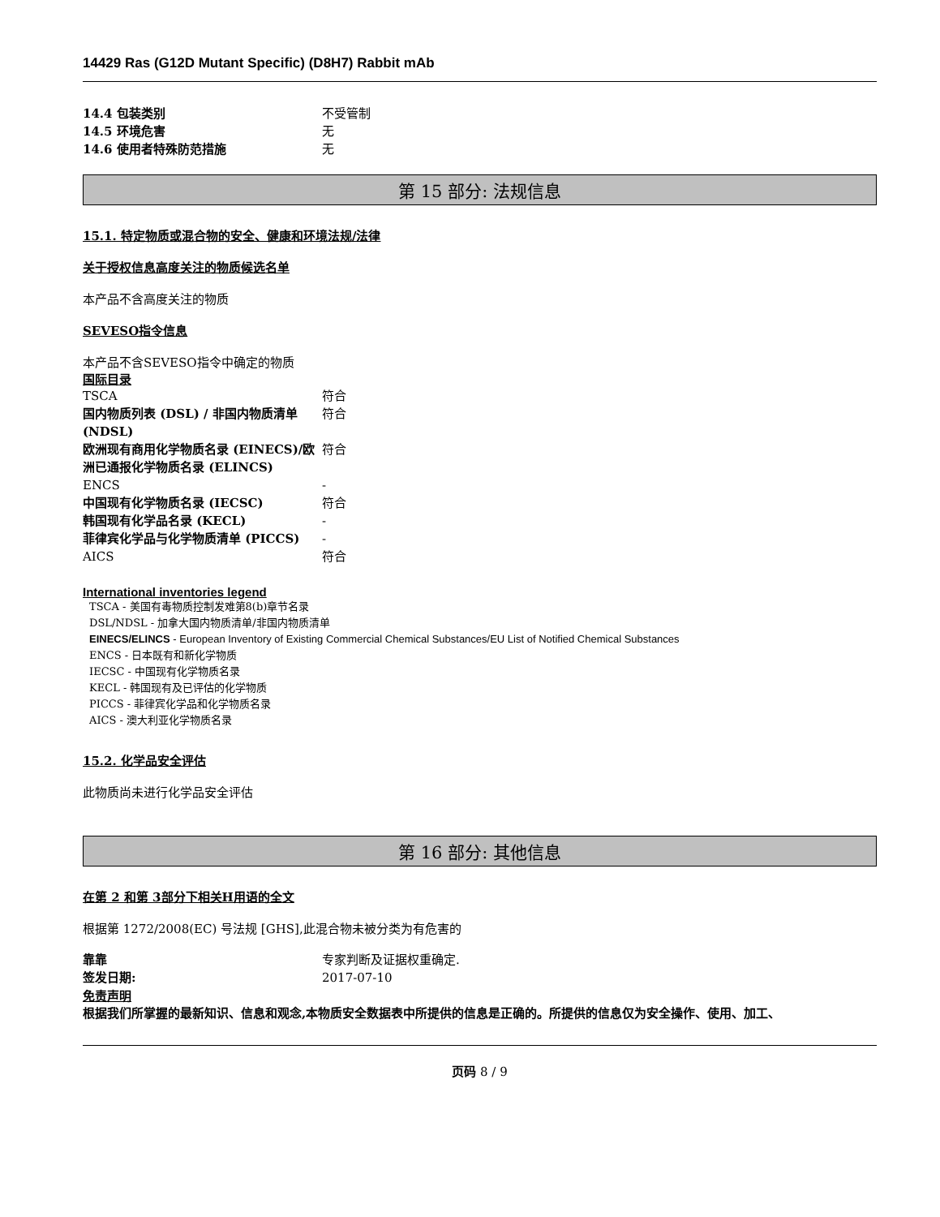14429 Ras (G12D Mutant Specific) (D8H7) Rabbit mAb
14.4 包装类别 不受管制
14.5 环境危害 无
14.6 使用者特殊防范措施 无
第 15 部分: 法规信息
15.1. 特定物质或混合物的安全、健康和环境法规/法律
关于授权信息高度关注的物质候选名单
本产品不含高度关注的物质
SEVESO指令信息
本产品不含SEVESO指令中确定的物质
国际目录
TSCA 符合
国内物质列表 (DSL) / 非国内物质清单 (NDSL)
符合
欧洲现有商用化学物质名录 (EINECS)/欧洲已通报化学物质名录 (ELINCS)
符合
ENCS -
中国现有化学物质名录 (IECSC) 符合
韩国现有化学品名录 (KECL) -
菲律宾化学品与化学物质清单 (PICCS) -
AICS 符合
International inventories legend
TSCA - 美国有毒物质控制发难第8(b)章节名录
DSL/NDSL - 加拿大国内物质清单/非国内物质清单
EINECS/ELINCS - European Inventory of Existing Commercial Chemical Substances/EU List of Notified Chemical Substances
ENCS - 日本既有和新化学物质
IECSC - 中国现有化学物质名录
KECL - 韩国现有及已评估的化学物质
PICCS - 菲律宾化学品和化学物质名录
AICS - 澳大利亚化学物质名录
15.2. 化学品安全评估
此物质尚未进行化学品安全评估
第 16 部分: 其他信息
在第 2 和第 3部分下相关H用语的全文
根据第 1272/2008(EC) 号法规 [GHS],此混合物未被分类为有危害的
靠靠 专家判断及证据权重确定.
签发日期: 2017-07-10
免责声明
根据我们所掌握的最新知识、信息和观念,本物质安全数据表中所提供的信息是正确的。所提供的信息仅为安全操作、使用、加工、
页码 8 / 9